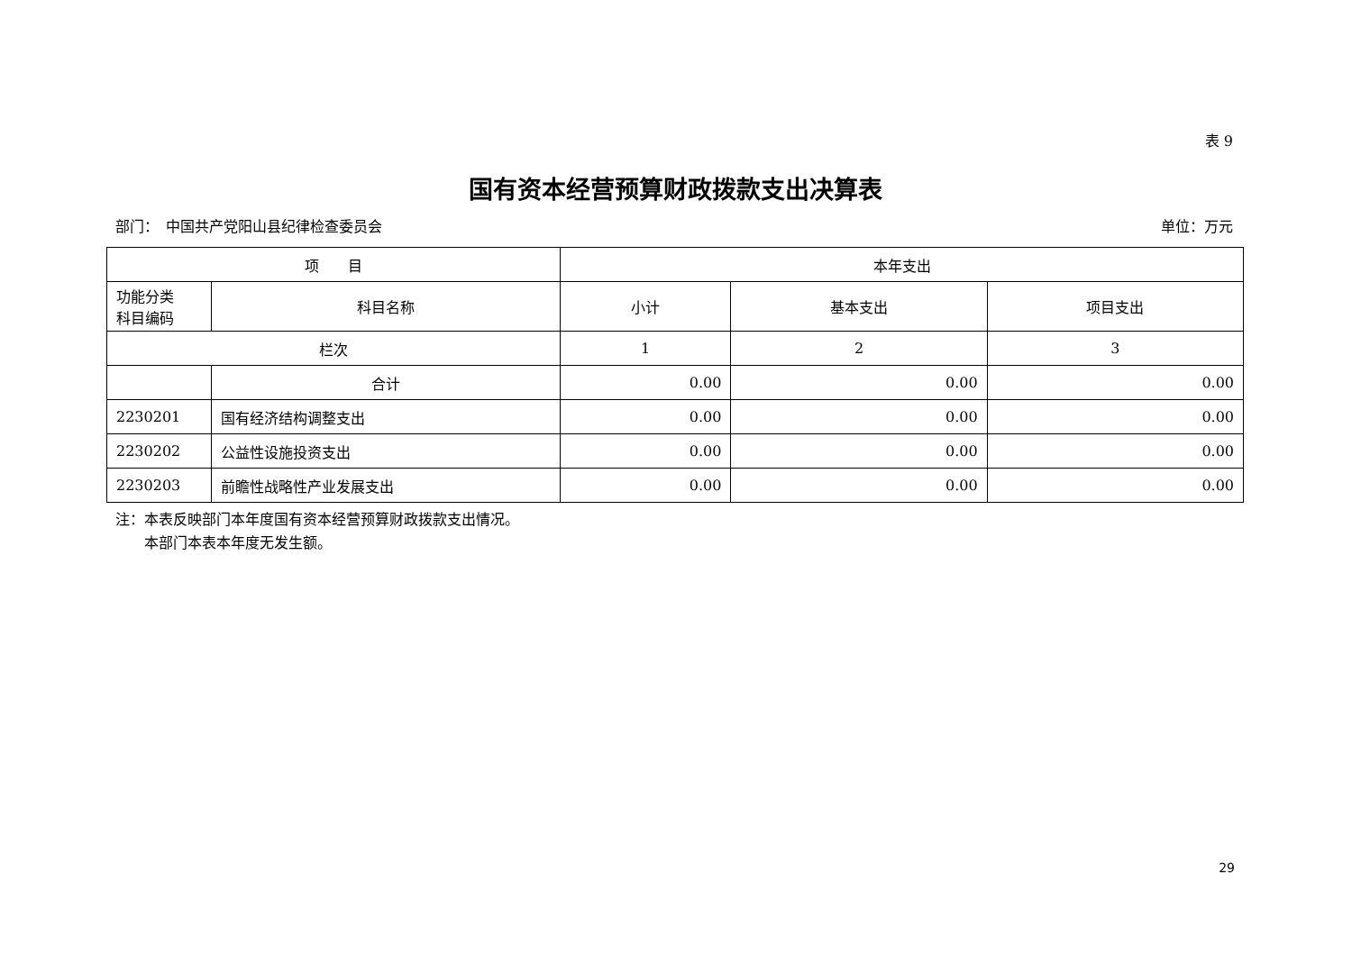表 9
国有资本经营预算财政拨款支出决算表
部门：　中国共产党阳山县纪律检查委员会 单位：万元
| 项 目 | | 本年支出 | | |
| --- | --- | --- | --- | --- |
| 功能分类 科目编码 | 科目名称 | 小计 | 基本支出 | 项目支出 |
| 栏次 | | 1 | 2 | 3 |
| | 合计 | 0.00 | 0.00 | 0.00 |
| 2230201 | 国有经济结构调整支出 | 0.00 | 0.00 | 0.00 |
| 2230202 | 公益性设施投资支出 | 0.00 | 0.00 | 0.00 |
| 2230203 | 前瞻性战略性产业发展支出 | 0.00 | 0.00 | 0.00 |
注：本表反映部门本年度国有资本经营预算财政拨款支出情况。
　　本部门本表本年度无发生额。
29